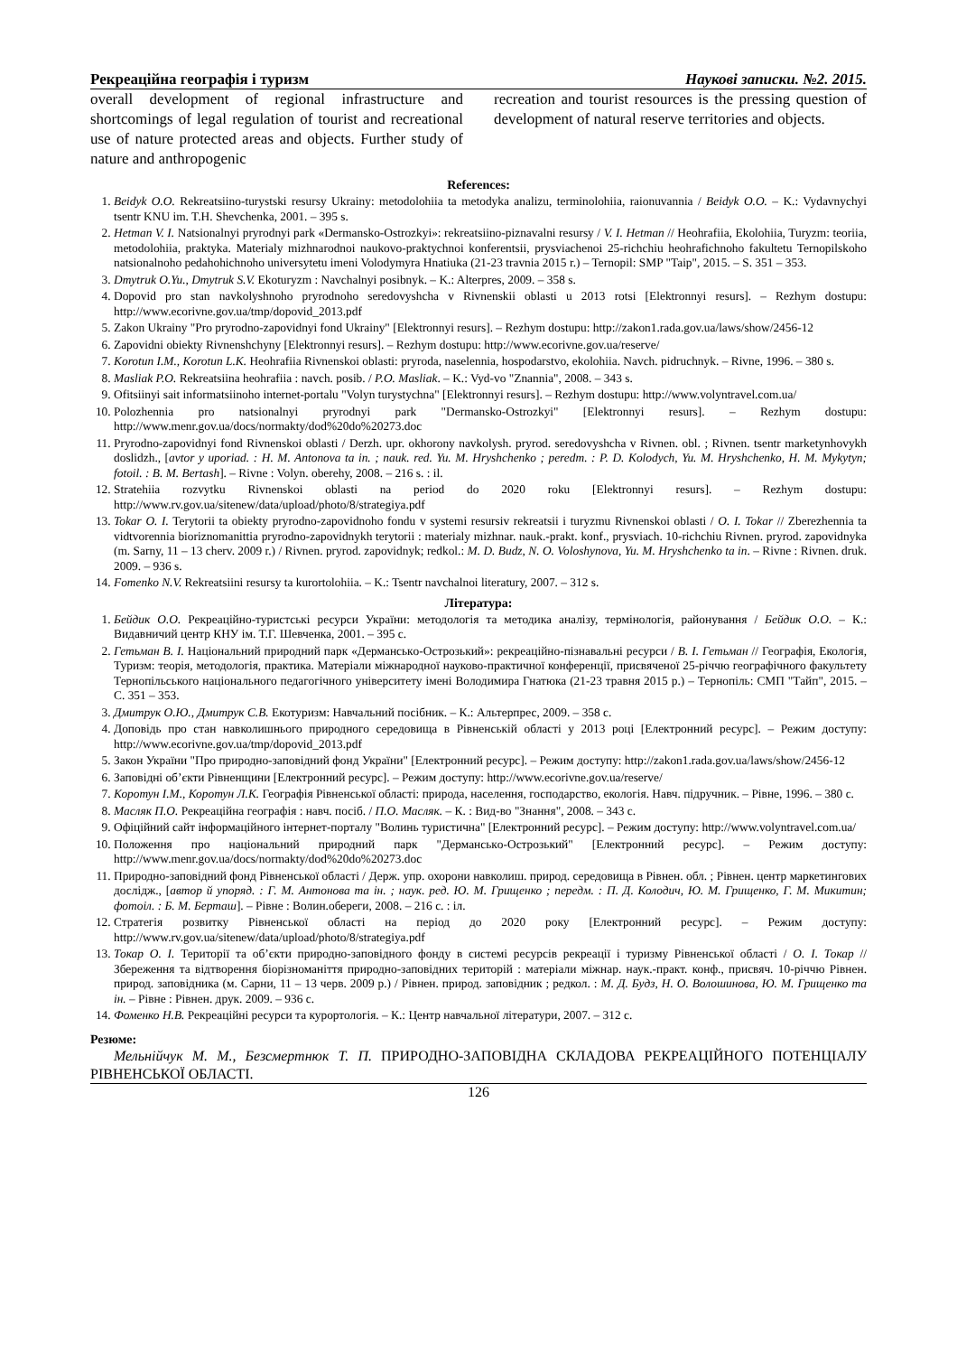Рекреаційна географія і туризм Наукові записки. №2. 2015.
overall development of regional infrastructure and shortcomings of legal regulation of tourist and recreational use of nature protected areas and objects. Further study of nature and anthropogenic
recreation and tourist resources is the pressing question of development of natural reserve territories and objects.
References:
1. Beidyk O.O. Rekreatsiino-turystski resursy Ukrainy: metodolohiia ta metodyka analizu, terminolohiia, raionuvannia / Beidyk O.O. – K.: Vydavnychyi tsentr KNU im. T.H. Shevchenka, 2001. – 395 s.
2. Hetman V. I. Natsionalnyi pryrodnyi park «Dermansko-Ostrozkyi»: rekreatsiino-piznavalni resursy / V. I. Hetman // Heohrafiia, Ekolohiia, Turyzm: teoriia, metodolohiia, praktyka. Materialy mizhnarodnoi naukovo-praktychnoi konferentsii, prysviachenoi 25-richchiu heohrafichnoho fakultetu Ternopilskoho natsionalnoho pedahohichnoho universytetu imeni Volodymyra Hnatiuka (21-23 travnia 2015 r.) – Ternopil: SMP "Taip", 2015. – S. 351 – 353.
3. Dmytruk O.Yu., Dmytruk S.V. Ekoturyzm : Navchalnyi posibnyk. – K.: Alterpres, 2009. – 358 s.
4. Dopovid pro stan navkolyshnoho pryrodnoho seredovyshcha v Rivnenskii oblasti u 2013 rotsi [Elektronnyi resurs]. – Rezhym dostupu: http://www.ecorivne.gov.ua/tmp/dopovid_2013.pdf
5. Zakon Ukrainy "Pro pryrodno-zapovidnyi fond Ukrainy" [Elektronnyi resurs]. – Rezhym dostupu: http://zakon1.rada.gov.ua/laws/show/2456-12
6. Zapovidni obiekty Rivnenshchyny [Elektronnyi resurs]. – Rezhym dostupu: http://www.ecorivne.gov.ua/reserve/
7. Korotun I.M., Korotun L.K. Heohrafiia Rivnenskoi oblasti: pryroda, naselennia, hospodarstvo, ekolohiia. Navch. pidruchnyk. – Rivne, 1996. – 380 s.
8. Masliak P.O. Rekreatsiina heohrafiia : navch. posib. / P.O. Masliak. – K.: Vyd-vo "Znannia", 2008. – 343 s.
9. Ofitsiinyi sait informatsiinoho internet-portalu "Volyn turystychna" [Elektronnyi resurs]. – Rezhym dostupu: http://www.volyntravel.com.ua/
10. Polozhennia pro natsionalnyi pryrodnyi park "Dermansko-Ostrozkyi" [Elektronnyi resurs]. – Rezhym dostupu: http://www.menr.gov.ua/docs/normakty/dod%20do%20273.doc
11. Pryrodno-zapovidnyi fond Rivnenskoi oblasti / Derzh. upr. okhorony navkolysh. pryrod. seredovyshcha v Rivnen. obl. ; Rivnen. tsentr marketynhovykh doslidzh., [avtor y uporiad. : H. M. Antonova ta in. ; nauk. red. Yu. M. Hryshchenko ; peredm. : P. D. Kolodych, Yu. M. Hryshchenko, H. M. Mykytyn; fotoil. : B. M. Bertash]. – Rivne : Volyn. oberehy, 2008. – 216 s. : il.
12. Stratehiia rozvytku Rivnenskoi oblasti na period do 2020 roku [Elektronnyi resurs]. – Rezhym dostupu: http://www.rv.gov.ua/sitenew/data/upload/photo/8/strategiya.pdf
13. Tokar O. I. Terytorii ta obiekty pryrodno-zapovidnoho fondu v systemi resursiv rekreatsii i turyzmu Rivnenskoi oblasti / O. I. Tokar // Zberezhennia ta vidtvorennia bioriznomanittia pryrodno-zapovidnykh terytorii : materialy mizhnar. nauk.-prakt. konf., prysviach. 10-richchiu Rivnen. pryrod. zapovidnyka (m. Sarny, 11 – 13 cherv. 2009 r.) / Rivnen. pryrod. zapovidnyk; redkol.: M. D. Budz, N. O. Voloshynova, Yu. M. Hryshchenko ta in. – Rivne : Rivnen. druk. 2009. – 936 s.
14. Fomenko N.V. Rekreatsiini resursy ta kurortolohiia. – K.: Tsentr navchalnoi literatury, 2007. – 312 s.
Література:
1. Бейдик О.О. Рекреаційно-туристські ресурси України: методологія та методика аналізу, термінологія, районування / Бейдик О.О. – К.: Видавничий центр КНУ ім. Т.Г. Шевченка, 2001. – 395 с.
2. Гетьман В. І. Національний природний парк «Дерманськo-Острозький»: рекреаційно-пізнавальні ресурси / В. І. Гетьман // Географія, Екологія, Туризм: теорія, методологія, практика. Матеріали міжнародної науково-практичної конференції, присвяченої 25-річчю географічного факультету Тернопільського національного педагогічного університету імені Володимира Гнатюка (21-23 травня 2015 р.) – Тернопіль: СМП "Тайп", 2015. – С. 351 – 353.
3. Дмитрук О.Ю., Дмитрук С.В. Екотуризм: Навчальний посібник. – К.: Альтерпрес, 2009. – 358 с.
4. Доповідь про стан навколишнього природного середовища в Рівненській області у 2013 році [Електронний ресурс]. – Режим доступу: http://www.ecorivne.gov.ua/tmp/dopovid_2013.pdf
5. Закон України "Про природно-заповідний фонд України" [Електронний ресурс]. – Режим доступу: http://zakon1.rada.gov.ua/laws/show/2456-12
6. Заповідні об’єкти Рівненщини [Електронний ресурс]. – Режим доступу: http://www.ecorivne.gov.ua/reserve/
7. Коротун І.М., Коротун Л.К. Географія Рівненської області: природа, населення, господарство, екологія. Навч. підручник. – Рівне, 1996. – 380 с.
8. Масляк П.О. Рекреаційна географія : навч. посіб. / П.О. Масляк. – К. : Вид-во "Знання", 2008. – 343 с.
9. Офіційний сайт інформаційного інтернет-порталу "Волинь туристична" [Електронний ресурс]. – Режим доступу: http://www.volyntravel.com.ua/
10. Положення про національний природний парк "Дерманськo-Острозький" [Електронний ресурс]. – Режим доступу: http://www.menr.gov.ua/docs/normakty/dod%20do%20273.doc
11. Природно-заповідний фонд Рівненської області / Держ. упр. охорони навколиш. природ. середовища в Рівнен. обл. ; Рівнен. центр маркетингових дослідж., [автор й упоряд. : Г. М. Антонова та ін. ; наук. ред. Ю. М. Грищенко ; передм. : П. Д. Колодич, Ю. М. Грищенко, Г. М. Микитин; фотоіл. : Б. М. Берташ]. – Рівне : Волин.обереги, 2008. – 216 с. : іл.
12. Стратегія розвитку Рівненської області на період до 2020 року [Електронний ресурс]. – Режим доступу: http://www.rv.gov.ua/sitenew/data/upload/photo/8/strategiya.pdf
13. Токар О. І. Території та об’єкти природно-заповідного фонду в системі ресурсів рекреації і туризму Рівненської області / О. І. Токар // Збереження та відтворення біорізноманіття природно-заповідних територій : матеріали міжнар. наук.-практ. конф., присвяч. 10-річчю Рівнен. природ. заповідника (м. Сарни, 11 – 13 черв. 2009 р.) / Рівнен. природ. заповідник ; редкол. : М. Д. Будз, Н. О. Волошинова, Ю. М. Грищенко та ін. – Рівне : Рівнен. друк. 2009. – 936 с.
14. Фоменко Н.В. Рекреаційні ресурси та курортологія. – К.: Центр навчальної літератури, 2007. – 312 с.
Резюме:
Мельнійчук М. М., Безсмертнюк Т. П. ПРИРОДНО-ЗАПОВІДНА СКЛАДОВА РЕКРЕАЦІЙНОГО ПОТЕНЦІАЛУ РІВНЕНСЬКОЇ ОБЛАСТІ.
126